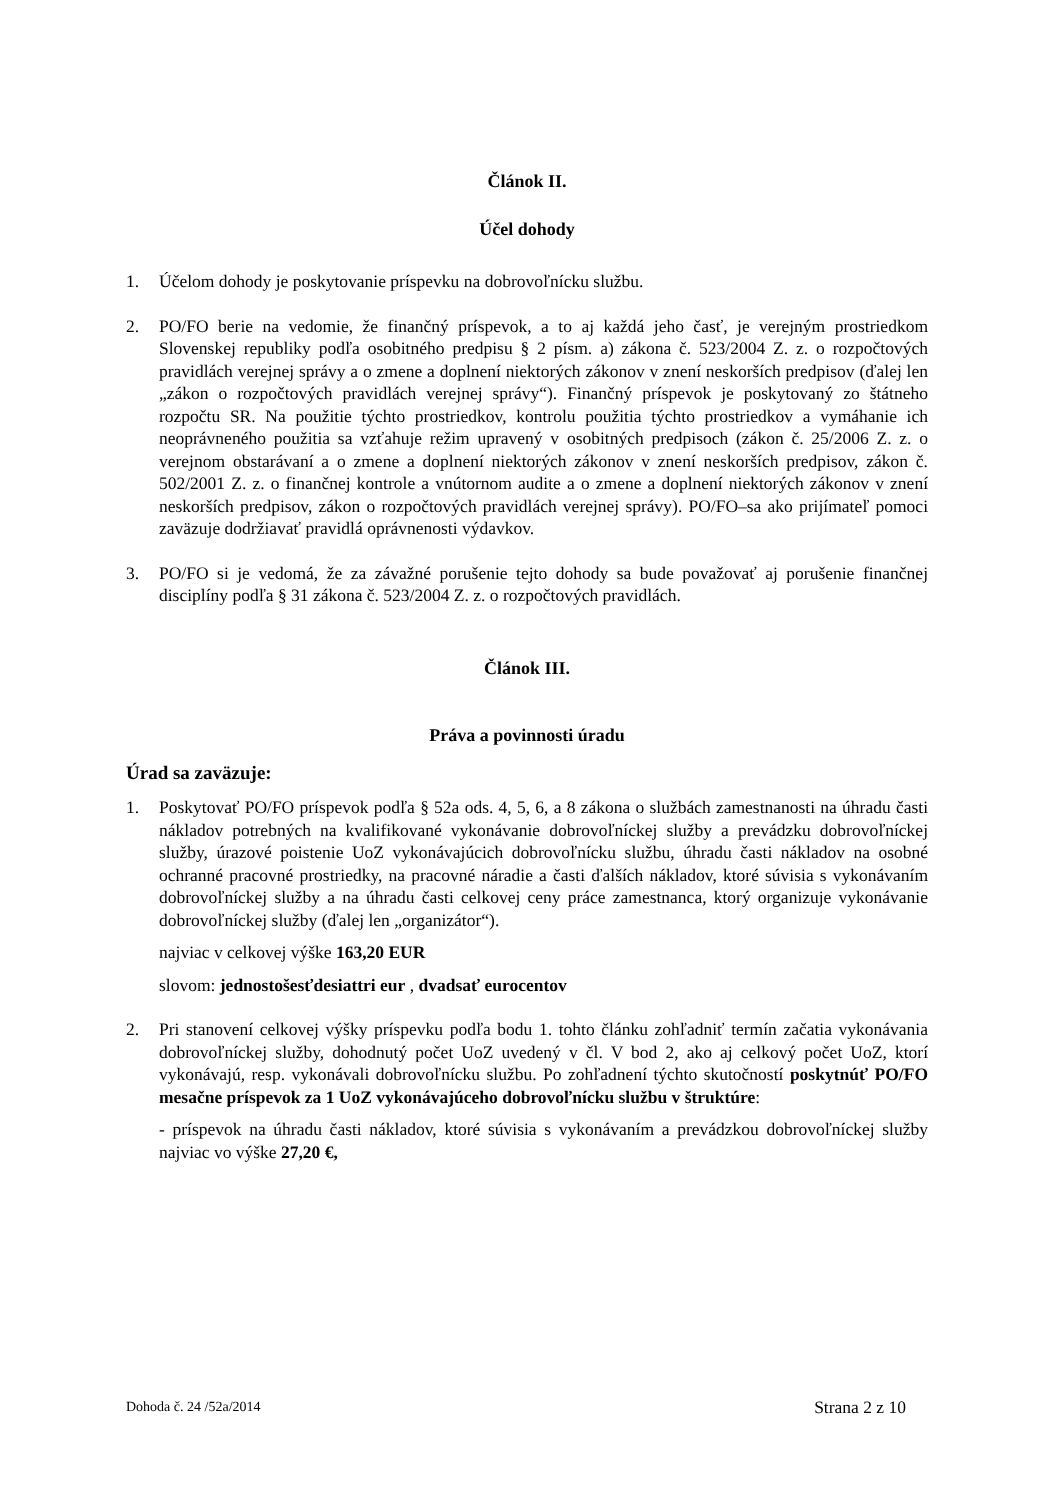Článok II.
Účel dohody
1. Účelom dohody je poskytovanie príspevku na dobrovoľnícku službu.
2. PO/FO berie na vedomie, že finančný príspevok, a to aj každá jeho časť, je verejným prostriedkom Slovenskej republiky podľa osobitného predpisu § 2 písm. a) zákona č. 523/2004 Z. z. o rozpočtových pravidlách verejnej správy a o zmene a doplnení niektorých zákonov v znení neskorších predpisov (ďalej len „zákon o rozpočtových pravidlách verejnej správy“). Finančný príspevok je poskytovaný zo štátneho rozpočtu SR. Na použitie týchto prostriedkov, kontrolu použitia týchto prostriedkov a vymáhanie ich neoprávneného použitia sa vzťahuje režim upravený v osobitných predpisoch (zákon č. 25/2006 Z. z. o verejnom obstarávaní a o zmene a doplnení niektorých zákonov v znení neskorších predpisov, zákon č. 502/2001 Z. z. o finančnej kontrole a vnútornom audite a o zmene a doplnení niektorých zákonov v znení neskorších predpisov, zákon o rozpočtových pravidlách verejnej správy). PO/FO–sa ako prijímateľ pomoci zaväzuje dodržiavať pravidlá oprávnenosti výdavkov.
3. PO/FO si je vedomá, že za závažné porušenie tejto dohody sa bude považovať aj porušenie finančnej disciplíny podľa § 31 zákona č. 523/2004 Z. z. o rozpočtových pravidlách.
Článok III.
Práva a povinnosti úradu
Úrad sa zaväzuje:
1. Poskytovať PO/FO príspevok podľa § 52a ods. 4, 5, 6, a 8 zákona o službách zamestnanosti na úhradu časti nákladov potrebných na kvalifikované vykonávanie dobrovoľníckej služby a prevádzku dobrovoľníckej služby, úrazové poistenie UoZ vykonávajúcich dobrovoľnícku službu, úhradu časti nákladov na osobné ochranné pracovné prostriedky, na pracovné náradie a časti ďalších nákladov, ktoré súvisia s vykonávaním dobrovoľníckej služby a na úhradu časti celkovej ceny práce zamestnanca, ktorý organizuje vykonávanie dobrovoľníckej služby (ďalej len „organizátor“).
najviac v celkovej výške 163,20 EUR
slovom: jednostošesťdesiattri eur , dvadsať eurocentov
2. Pri stanovení celkovej výšky príspevku podľa bodu 1. tohto článku zohľadniť termín začatia vykonávania dobrovoľníckej služby, dohodnutý počet UoZ uvedený v čl. V bod 2, ako aj celkový počet UoZ, ktorí vykonávajú, resp. vykonávali dobrovoľnícku službu. Po zohľadnení týchto skutočností poskytnúť PO/FO mesačne príspevok za 1 UoZ vykonávajúceho dobrovoľnícku službu v štruktúre:
- príspevok na úhradu časti nákladov, ktoré súvisia s vykonávaním a prevádzkou dobrovoľníckej služby najviac vo výške 27,20 €,
Dohoda č. 24 /52a/2014 Strana 2 z 10